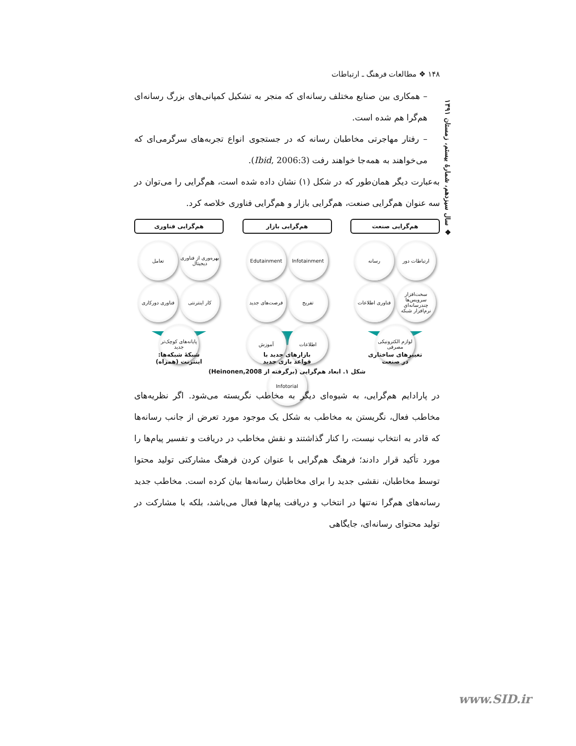۱۴۸ ❖ مطالعات فرهنگ ـ ارتباطات
– همکاری بین صنایع مختلف رسانه‌ای که منجر به تشکیل کمپانی‌های بزرگ رسانه‌ای هم‌گرا هم شده است.
– رفتار مهاجرتی مخاطبان رسانه که در جستجوی انواع تجربه‌های سرگرمی‌ای که می‌خواهند به همه‌جا خواهند رفت (Ibid, 2006:3).
به‌عبارت دیگر همان‌طور که در شکل (۱) نشان داده شده است، هم‌گرایی را می‌توان در سه عنوان هم‌گرایی صنعت، هم‌گرایی بازار و هم‌گرایی فناوری خلاصه کرد.
هم‌گرایی صنعت
ارتباطات دور رسانه سخت‌افزار سرویس‌ها چندرسانه‌ای نرم‌افزار شبکه فناوری اطلاعات لوازم الکترونیکی مصرفی
تغییرهای ساختاری
در صنعت
هم‌گرایی بازار
Infotainment Edutainment تفریح فرصت‌های جدید اطلاعات آموزش Infotorial
بازارهای جدید با
قواعد بازی جدید
هم‌گرایی فناوری
بهره‌وری از فناوری دیجیتال تعامل کار اینترنتی فناوری دورکاری پایانه‌های کوچک‌تر جدید
شبکهٔ شبکه‌ها:
اینترنت (همراه)
شکل ۱. ابعاد هم‌گرایی (برگرفته از Heinonen,2008)
در پارادایم هم‌گرایی، به شیوه‌ای دیگر به مخاطب نگریسته می‌شود. اگر نظریه‌های مخاطب فعال، نگریستن به مخاطب به شکل یک موجود مورد تعرض از جانب رسانه‌ها که قادر به انتخاب نیست، را کنار گذاشتند و نقش مخاطب در دریافت و تفسیر پیام‌ها را مورد تأکید قرار دادند؛ فرهنگ هم‌گرایی با عنوان کردن فرهنگ مشارکتی تولید محتوا توسط مخاطبان، نقشی جدید را برای مخاطبان رسانه‌ها بیان کرده است. مخاطب جدید رسانه‌های هم‌گرا نه‌تنها در انتخاب و دریافت پیام‌ها فعال می‌باشد، بلکه با مشارکت در تولید محتوای رسانه‌ای، جایگاهی
❖ سال سیزدهم، شمارهٔ بیستم، زمستان ۱۳۹۱
www.SID.ir